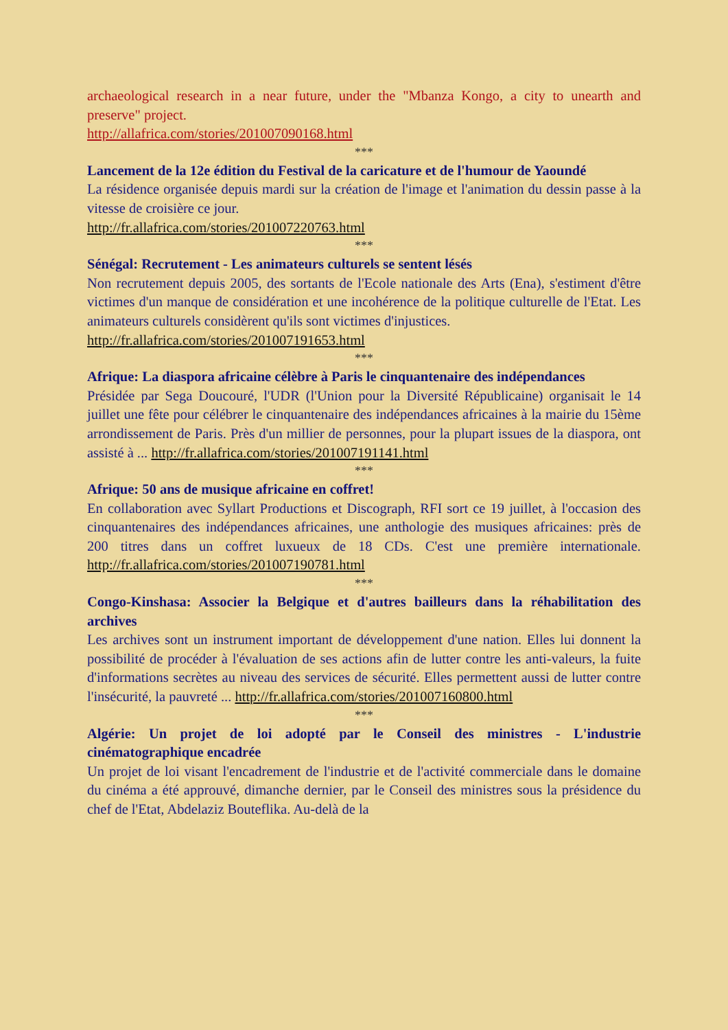archaeological research in a near future, under the "Mbanza Kongo, a city to unearth and preserve" project.
http://allafrica.com/stories/201007090168.html
***
Lancement de la 12e édition du Festival de la caricature et de l'humour de Yaoundé
La résidence organisée depuis mardi sur la création de l'image et l'animation du dessin passe à la vitesse de croisière ce jour.
http://fr.allafrica.com/stories/201007220763.html
***
Sénégal: Recrutement - Les animateurs culturels se sentent lésés
Non recrutement depuis 2005, des sortants de l'Ecole nationale des Arts (Ena), s'estiment d'être victimes d'un manque de considération et une incohérence de la politique culturelle de l'Etat. Les animateurs culturels considèrent qu'ils sont victimes d'injustices.
http://fr.allafrica.com/stories/201007191653.html
***
Afrique: La diaspora africaine célèbre à Paris le cinquantenaire des indépendances
Présidée par Sega Doucouré, l'UDR (l'Union pour la Diversité Républicaine) organisait le 14 juillet une fête pour célébrer le cinquantenaire des indépendances africaines à la mairie du 15ème arrondissement de Paris. Près d'un millier de personnes, pour la plupart issues de la diaspora, ont assisté à ... http://fr.allafrica.com/stories/201007191141.html
***
Afrique: 50 ans de musique africaine en coffret!
En collaboration avec Syllart Productions et Discograph, RFI sort ce 19 juillet, à l'occasion des cinquantenaires des indépendances africaines, une anthologie des musiques africaines: près de 200 titres dans un coffret luxueux de 18 CDs. C'est une première internationale. http://fr.allafrica.com/stories/201007190781.html
***
Congo-Kinshasa: Associer la Belgique et d'autres bailleurs dans la réhabilitation des archives
Les archives sont un instrument important de développement d'une nation. Elles lui donnent la possibilité de procéder à l'évaluation de ses actions afin de lutter contre les anti-valeurs, la fuite d'informations secrètes au niveau des services de sécurité. Elles permettent aussi de lutter contre l'insécurité, la pauvreté ... http://fr.allafrica.com/stories/201007160800.html
***
Algérie: Un projet de loi adopté par le Conseil des ministres - L'industrie cinématographique encadrée
Un projet de loi visant l'encadrement de l'industrie et de l'activité commerciale dans le domaine du cinéma a été approuvé, dimanche dernier, par le Conseil des ministres sous la présidence du chef de l'Etat, Abdelaziz Bouteflika. Au-delà de la